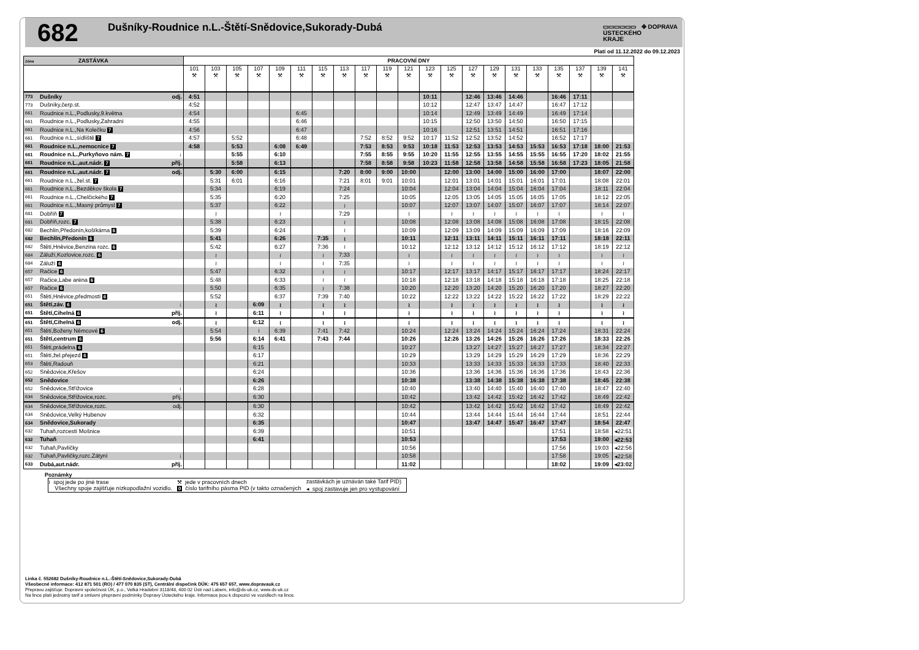682
Dušníky-Roudnice n.L.-Štětí-Snědovice,Sukorady-Dubá
▭▭▭▭▭▭ ✥ DOPRAVA
ÚSTECKÉHO
KRAJE
Platí od 11.12.2022 do 09.12.2023
| Zóna ZASTÁVKA | | | PRACOVNÍ DNY | | | | | | | | | | | | | | | | | | | | |
| --- | --- | --- | --- | --- | --- | --- | --- | --- | --- | --- | --- | --- | --- | --- | --- | --- | --- | --- | --- | --- | --- | --- | --- |
| | | | 101 ⚒ | 103 ⚒ | 105 ⚒ | 107 ⚒ | 109 ⚒ | 111 ⚒ | 115 ⚒ | 113 ⚒ | 117 ⚒ | 119 ⚒ | 121 ⚒ | 123 ⚒ | 125 ⚒ | 127 ⚒ | 129 ⚒ | 131 ⚒ | 133 ⚒ | 135 ⚒ | 137 ⚒ | 139 ⚒ | 141 ⚒ |
| 773 | Dušníky | odj. | 4:51 | | | | | | | | | | | 10:11 | | 12:46 | 13:46 | 14:46 | | 16:46 | 17:11 | | |
| 773 | Dušníky,čerp.st. | | 4:52 | | | | | | | | | | | 10:12 | | 12:47 | 13:47 | 14:47 | | 16:47 | 17:12 | | |
| 661 | Roudnice n.L.,Podlusky,9.května | | 4:54 | | | | | 6:45 | | | | | | 10:14 | | 12:49 | 13:49 | 14:49 | | 16:49 | 17:14 | | |
| 661 | Roudnice n.L.,Podlusky,Zahradní | | 4:55 | | | | | 6:46 | | | | | | 10:15 | | 12:50 | 13:50 | 14:50 | | 16:50 | 17:15 | | |
| 661 | Roudnice n.L.,Na Kolečku 7 | | 4:56 | | | | | 6:47 | | | | | | 10:16 | | 12:51 | 13:51 | 14:51 | | 16:51 | 17:16 | | |
| 661 | Roudnice n.L.,sídliště 7 | | 4:57 | | 5:52 | | | 6:48 | | | 7:52 | 8:52 | 9:52 | 10:17 | 11:52 | 12:52 | 13:52 | 14:52 | | 16:52 | 17:17 | | |
| 661 | Roudnice n.L.,nemocnice 7 | | 4:58 | | 5:53 | | 6:08 | 6:49 | | | 7:53 | 8:53 | 9:53 | 10:18 | 11:53 | 12:53 | 13:53 | 14:53 | 15:53 | 16:53 | 17:18 | 18:00 | 21:53 |
| 661 | Roudnice n.L.,Purkyňovo nám. 7 | ↓ | | | 5:55 | | 6:10 | | | | 7:55 | 8:55 | 9:55 | 10:20 | 11:55 | 12:55 | 13:55 | 14:55 | 15:55 | 16:55 | 17:20 | 18:02 | 21:55 |
| 661 | Roudnice n.L.,aut.nádr. 7 | příj. | | | 5:58 | | 6:13 | | | | 7:58 | 8:58 | 9:58 | 10:23 | 11:58 | 12:58 | 13:58 | 14:58 | 15:58 | 16:58 | 17:23 | 18:05 | 21:58 |
| 661 | Roudnice n.L.,aut.nádr. 7 | odj. | | 5:30 | 6:00 | | 6:15 | | | 7:20 | 8:00 | 9:00 | 10:00 | | 12:00 | 13:00 | 14:00 | 15:00 | 16:00 | 17:00 | | 18:07 | 22:00 |
| 661 | Roudnice n.L.,žel.st. 7 | | | 5:31 | 6:01 | | 6:16 | | | 7:21 | 8:01 | 9:01 | 10:01 | | 12:01 | 13:01 | 14:01 | 15:01 | 16:01 | 17:01 | | 18:08 | 22:01 |
| 661 | Roudnice n.L.,Bezděkov škola 7 | | | 5:34 | | | 6:19 | | | 7:24 | | | 10:04 | | 12:04 | 13:04 | 14:04 | 15:04 | 16:04 | 17:04 | | 18:11 | 22:04 |
| 661 | Roudnice n.L.,Chelčického 7 | | | 5:35 | | | 6:20 | | | 7:25 | | | 10:05 | | 12:05 | 13:05 | 14:05 | 15:05 | 16:05 | 17:05 | | 18:12 | 22:05 |
| 661 | Roudnice n.L.,Masný průmysl 7 | | | 5:37 | | | 6:22 | | | ≀ | | | 10:07 | | 12:07 | 13:07 | 14:07 | 15:07 | 16:07 | 17:07 | | 18:14 | 22:07 |
| 681 | Dobříň 7 | | | ≀ | | | ≀ | | | 7:29 | | | ≀ | | ≀ | ≀ | ≀ | ≀ | ≀ | ≀ | | ≀ | ≀ |
| 681 | Dobříň,rozc. 7 | | | 5:38 | | | 6:23 | | | ≀ | | | 10:08 | | 12:08 | 13:08 | 14:08 | 15:08 | 16:08 | 17:08 | | 18:15 | 22:08 |
| 682 | Bechlín,Předonín,košíkárna 6 | | | 5:39 | | | 6:24 | | | ≀ | | | 10:09 | | 12:09 | 13:09 | 14:09 | 15:09 | 16:09 | 17:09 | | 18:16 | 22:09 |
| 682 | Bechlín,Předonín 6 | | | 5:41 | | | 6:26 | | 7:35 | ≀ | | | 10:11 | | 12:11 | 13:11 | 14:11 | 15:11 | 16:11 | 17:11 | | 18:18 | 22:11 |
| 682 | Štětí,Hněvice,Benzina rozc. 6 | | | 5:42 | | | 6:27 | | 7:36 | ≀ | | | 10:12 | | 12:12 | 13:12 | 14:12 | 15:12 | 16:12 | 17:12 | | 18:19 | 22:12 |
| 684 | Záluží,Kozlovice,rozc. 6 | | | ≀ | | | ≀ | | ≀ | 7:33 | | | ≀ | | ≀ | ≀ | ≀ | ≀ | ≀ | ≀ | | ≀ | ≀ |
| 684 | Záluží 6 | | | ≀ | | | ≀ | | ≀ | 7:35 | | | ≀ | | ≀ | ≀ | ≀ | ≀ | ≀ | ≀ | | ≀ | ≀ |
| 657 | Račice 6 | | | 5:47 | | | 6:32 | | ≀ | ≀ | | | 10:17 | | 12:17 | 13:17 | 14:17 | 15:17 | 16:17 | 17:17 | | 18:24 | 22:17 |
| 657 | Račice,Labe aréna 6 | | | 5:48 | | | 6:33 | | ≀ | ≀ | | | 10:18 | | 12:18 | 13:18 | 14:18 | 15:18 | 16:18 | 17:18 | | 18:25 | 22:18 |
| 657 | Račice 6 | | | 5:50 | | | 6:35 | | ≀ | 7:38 | | | 10:20 | | 12:20 | 13:20 | 14:20 | 15:20 | 16:20 | 17:20 | | 18:27 | 22:20 |
| 651 | Štětí,Hněvice,předmostí 6 | | | 5:52 | | | 6:37 | | 7:39 | 7:40 | | | 10:22 | | 12:22 | 13:22 | 14:22 | 15:22 | 16:22 | 17:22 | | 18:29 | 22:22 |
| 651 | Štětí,záv. 6 | ↓ | | ≀ | | 6:09 | ≀ | | ≀ | ≀ | | | ≀ | | ≀ | ≀ | ≀ | ≀ | ≀ | ≀ | | ≀ | ≀ |
| 651 | Štětí,Cihelná 6 | příj. | | ≀ | | 6:11 | ≀ | | ≀ | ≀ | | | ≀ | | ≀ | ≀ | ≀ | ≀ | ≀ | ≀ | | ≀ | ≀ |
| 651 | Štětí,Cihelná 6 | odj. | | ≀ | | 6:12 | ≀ | | ≀ | ≀ | | | ≀ | | ≀ | ≀ | ≀ | ≀ | ≀ | ≀ | | ≀ | ≀ |
| 651 | Štětí,Boženy Němcové 6 | | | 5:54 | | ≀ | 6:39 | | 7:41 | 7:42 | | | 10:24 | | 12:24 | 13:24 | 14:24 | 15:24 | 16:24 | 17:24 | | 18:31 | 22:24 |
| 651 | Štětí,centrum 6 | | | 5:56 | | 6:14 | 6:41 | | 7:43 | 7:44 | | | 10:26 | | 12:26 | 13:26 | 14:26 | 15:26 | 16:26 | 17:26 | | 18:33 | 22:26 |
| 651 | Štětí,prádelna 6 | | | | | 6:15 | | | | | | | 10:27 | | | 13:27 | 14:27 | 15:27 | 16:27 | 17:27 | | 18:34 | 22:27 |
| 651 | Štětí,žel.přejezd 6 | | | | | 6:17 | | | | | | | 10:29 | | | 13:29 | 14:29 | 15:29 | 16:29 | 17:29 | | 18:36 | 22:29 |
| 653 | Štětí,Radouň | | | | | 6:21 | | | | | | | 10:33 | | | 13:33 | 14:33 | 15:33 | 16:33 | 17:33 | | 18:40 | 22:33 |
| 652 | Snědovice,Křešov | | | | | 6:24 | | | | | | | 10:36 | | | 13:36 | 14:36 | 15:36 | 16:36 | 17:36 | | 18:43 | 22:36 |
| 652 | Snědovice | | | | | 6:26 | | | | | | | 10:38 | | | 13:38 | 14:38 | 15:38 | 16:38 | 17:38 | | 18:45 | 22:38 |
| 652 | Snědovice,Střížovice | ↓ | | | | 6:28 | | | | | | | 10:40 | | | 13:40 | 14:40 | 15:40 | 16:40 | 17:40 | | 18:47 | 22:40 |
| 634 | Snědovice,Střížovice,rozc. | příj. | | | | 6:30 | | | | | | | 10:42 | | | 13:42 | 14:42 | 15:42 | 16:42 | 17:42 | | 18:49 | 22:42 |
| 634 | Snědovice,Střížovice,rozc. | odj. | | | | 6:30 | | | | | | | 10:42 | | | 13:42 | 14:42 | 15:42 | 16:42 | 17:42 | | 18:49 | 22:42 |
| 634 | Snědovice,Velký Hubenov | | | | | 6:32 | | | | | | | 10:44 | | | 13:44 | 14:44 | 15:44 | 16:44 | 17:44 | | 18:51 | 22:44 |
| 634 | Snědovice,Sukorady | | | | | 6:35 | | | | | | | 10:47 | | | 13:47 | 14:47 | 15:47 | 16:47 | 17:47 | | 18:54 | 22:47 |
| 632 | Tuhaň,rozcestí Mošnice | | | | | 6:39 | | | | | | | 10:51 | | | | | | | 17:51 | | 18:58 | ◂22:51 |
| 632 | Tuhaň | | | | | 6:41 | | | | | | | 10:53 | | | | | | | 17:53 | | 19:00 | ◂22:53 |
| 632 | Tuhaň,Pavličky | | | | | | | | | | | | 10:56 | | | | | | | 17:56 | | 19:03 | ◂22:56 |
| 632 | Tuhaň,Pavličky,rozc.Zátyní | ↓ | | | | | | | | | | | 10:58 | | | | | | | 17:58 | | 19:05 | ◂22:58 |
| 633 | Dubá,aut.nádr. | příj. | | | | | | | | | | | 11:02 | | | | | | | 18:02 | | 19:09 | ◂23:02 |
Poznámky
| ≀ spoj jede po jiné trase | ⚒ jede v pracovních dnech | zastávkách je uznáván také Tarif PID) |
| Všechny spoje zajišťuje nízkopodlažní vozidlo. | 0 číslo tarifního pásma PID (v takto označených | ◂ spoj zastavuje jen pro vystupování |
Linka č. 552682 Dušníky-Roudnice n.L.-Štětí-Snědovice,Sukorady-Dubá
Všeobecné informace: 412 871 501 (RO) / 477 070 835 (ST), Centrální dispečink DÚK: 475 657 657, www.dopravauk.cz
Přepravu zajišťuje: Dopravní společnost ÚK, p.o., Velká Hradební 3118/48, 400 02 Ústí nad Labem, info@ds-uk.cz, www.ds-uk.cz
Na lince platí jednotný tarif a smluvní přepravní podmínky Dopravy Ústeckého kraje. Informace jsou k dispozici ve vozidlech na lince.